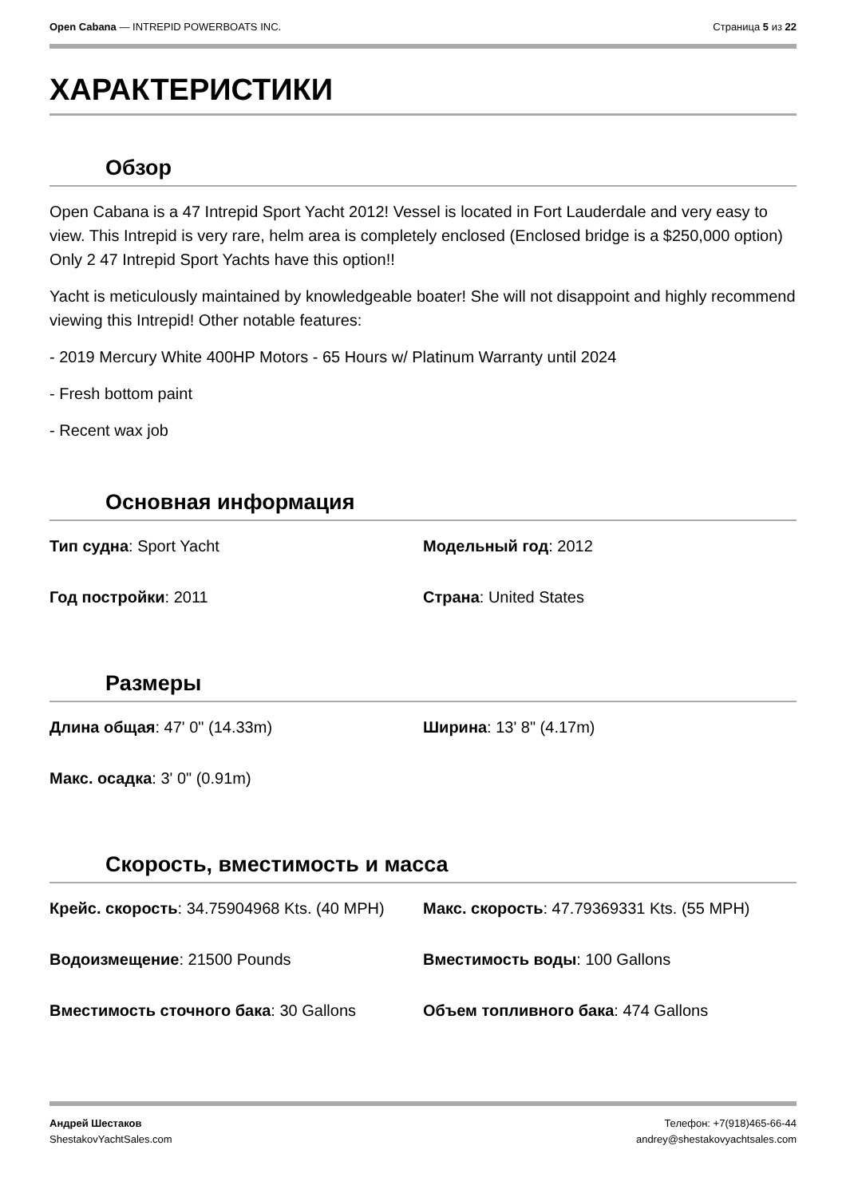Open Cabana — INTREPID POWERBOATS INC.
Страница 5 из 22
ХАРАКТЕРИСТИКИ
Обзор
Open Cabana is a 47 Intrepid Sport Yacht 2012! Vessel is located in Fort Lauderdale and very easy to view. This Intrepid is very rare, helm area is completely enclosed (Enclosed bridge is a $250,000 option) Only 2 47 Intrepid Sport Yachts have this option!!
Yacht is meticulously maintained by knowledgeable boater! She will not disappoint and highly recommend viewing this Intrepid! Other notable features:
- 2019 Mercury White 400HP Motors - 65 Hours w/ Platinum Warranty until 2024
- Fresh bottom paint
- Recent wax job
Основная информация
| Тип судна : Sport Yacht | Модельный год : 2012 |
| Год постройки : 2011 | Страна : United States |
Размеры
| Длина общая : 47' 0" (14.33m) | Ширина : 13' 8" (4.17m) |
| Макс. осадка : 3' 0" (0.91m) | |
Скорость, вместимость и масса
| Крейс. скорость : 34.75904968 Kts. (40 MPH) | Макс. скорость : 47.79369331 Kts. (55 MPH) |
| Водоизмещение : 21500 Pounds | Вместимость воды : 100 Gallons |
| Вместимость сточного бака : 30 Gallons | Объем топливного бака : 474 Gallons |
Андрей Шестаков
ShestakovYachtSales.com
Телефон: +7(918)465-66-44
andrey@shestakovyachtsales.com